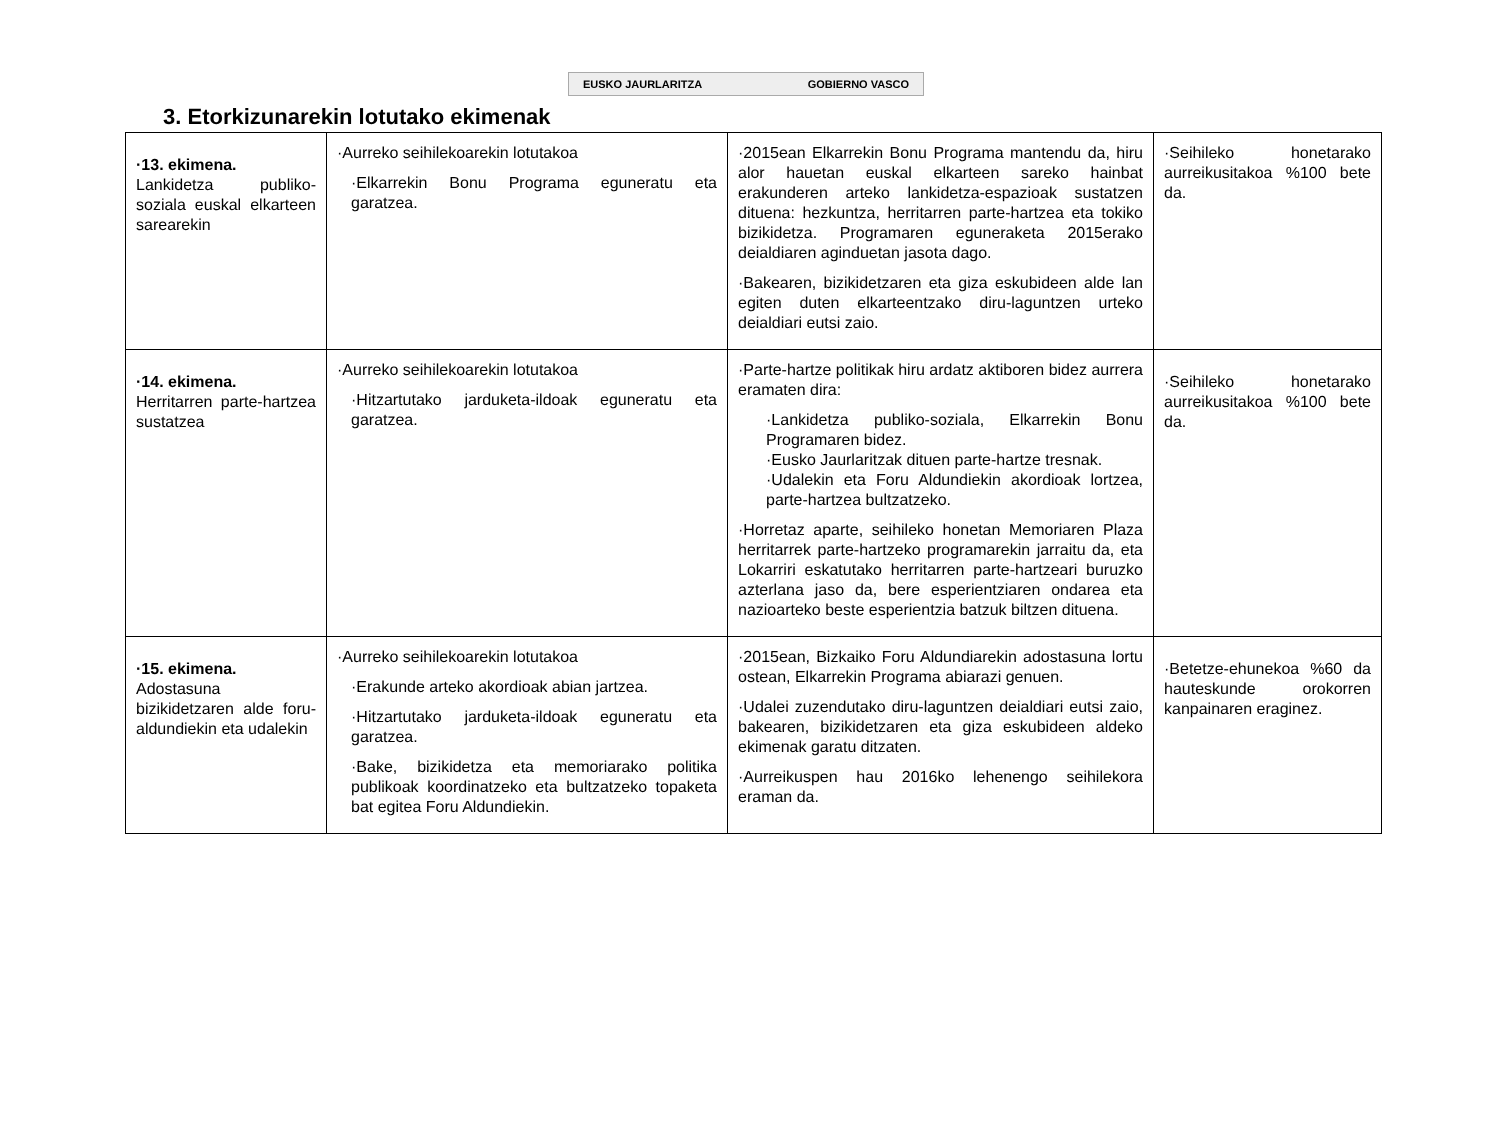EUSKO JAURLARITZA GOBIERNO VASCO
3. Etorkizunarekin lotutako ekimenak
| ·13. ekimena. Lankidetza publiko-soziala euskal elkarteen sarearekin | ·Aurreko seihilekoarekin lotutakoa ·Elkarrekin Bonu Programa eguneratu eta garatzea. | ·2015ean Elkarrekin Bonu Programa mantendu da, hiru alor hauetan euskal elkarteen sareko hainbat erakunderen arteko lankidetza-espazioak sustatzen dituena: hezkuntza, herritarren parte-hartzea eta tokiko bizikidetza. Programaren eguneraketa 2015erako deialdiaren aginduetan jasota dago. ·Bakearen, bizikidetzaren eta giza eskubideen alde lan egiten duten elkarteentzako diru-laguntzen urteko deialdiari eutsi zaio. | ·Seihileko honetarako aurreikusitakoa %100 bete da. |
| ·14. ekimena. Herritarren parte-hartzea sustatzea | ·Aurreko seihilekoarekin lotutakoa ·Hitzartutako jarduketa-ildoak eguneratu eta garatzea. | ·Parte-hartze politikak hiru ardatz aktiboren bidez aurrera eramaten dira: ·Lankidetza publiko-soziala, Elkarrekin Bonu Programaren bidez. ·Eusko Jaurlaritzak dituen parte-hartze tresnak. ·Udalekin eta Foru Aldundiekin akordioak lortzea, parte-hartzea bultzatzeko. ·Horretaz aparte, seihileko honetan Memoriaren Plaza herritarrek parte-hartzeko programarekin jarraitu da, eta Lokarriri eskatutako herritarren parte-hartzeari buruzko azterlana jaso da, bere esperientziaren ondarea eta nazioarteko beste esperientzia batzuk biltzen dituena. | ·Seihileko honetarako aurreikusitakoa %100 bete da. |
| ·15. ekimena. Adostasuna bizikidetzaren alde foru-aldundiekin eta udalekin | ·Aurreko seihilekoarekin lotutakoa ·Erakunde arteko akordioak abian jartzea. ·Hitzartutako jarduketa-ildoak eguneratu eta garatzea. ·Bake, bizikidetza eta memoriarako politika publikoak koordinatzeko eta bultzatzeko topaketa bat egitea Foru Aldundiekin. | ·2015ean, Bizkaiko Foru Aldundiarekin adostasuna lortu ostean, Elkarrekin Programa abiarazi genuen. ·Udalei zuzendutako diru-laguntzen deialdiari eutsi zaio, bakearen, bizikidetzaren eta giza eskubideen aldeko ekimenak garatu ditzaten. ·Aurreikuspen hau 2016ko lehenengo seihilekora eraman da. | ·Betetze-ehunekoa %60 da hauteskunde orokorren kanpainaren eraginez. |